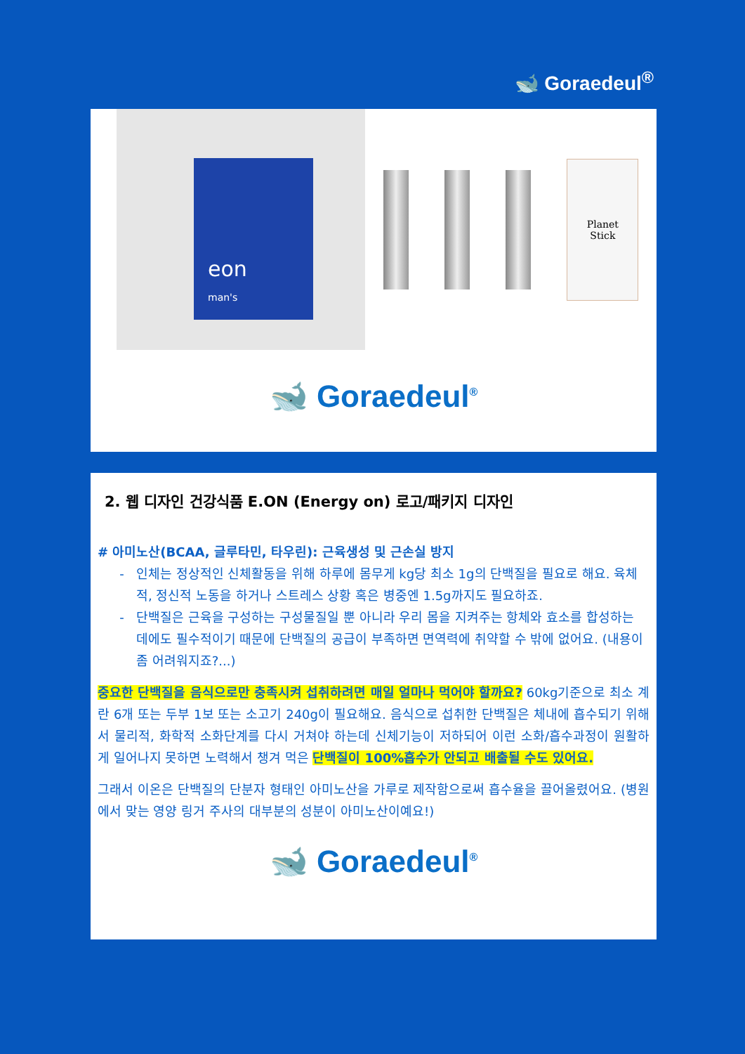🐋 Goraedeul<sup>®</sup>
eon
man's
Planet
Stick
🐋 Goraedeul<sup>®</sup>
2. 웹 디자인 건강식품 E.ON (Energy on) 로고/패키지 디자인
# 아미노산(BCAA, 글루타민, 타우린): 근육생성 및 근손실 방지
인체는 정상적인 신체활동을 위해 하루에 몸무게 kg당 최소 1g의 단백질을 필요로 해요. 육체적, 정신적 노동을 하거나 스트레스 상황 혹은 병중엔 1.5g까지도 필요하죠.
단백질은 근육을 구성하는 구성물질일 뿐 아니라 우리 몸을 지켜주는 항체와 효소를 합성하는 데에도 필수적이기 때문에 단백질의 공급이 부족하면 면역력에 취약할 수 밖에 없어요. (내용이 좀 어려워지죠?...)
중요한 단백질을 음식으로만 충족시켜 섭취하려면 매일 얼마나 먹어야 할까요? 60kg기준으로 최소 계란 6개 또는 두부 1보 또는 소고기 240g이 필요해요. 음식으로 섭취한 단백질은 체내에 흡수되기 위해서 물리적, 화학적 소화단계를 다시 거쳐야 하는데 신체기능이 저하되어 이런 소화/흡수과정이 원활하게 일어나지 못하면 노력해서 챙겨 먹은 단백질이 100%흡수가 안되고 배출될 수도 있어요.
그래서 이온은 단백질의 단분자 형태인 아미노산을 가루로 제작함으로써 흡수율을 끌어올렸어요. (병원에서 맞는 영양 링거 주사의 대부분의 성분이 아미노산이예요!)
🐋 Goraedeul<sup>®</sup>